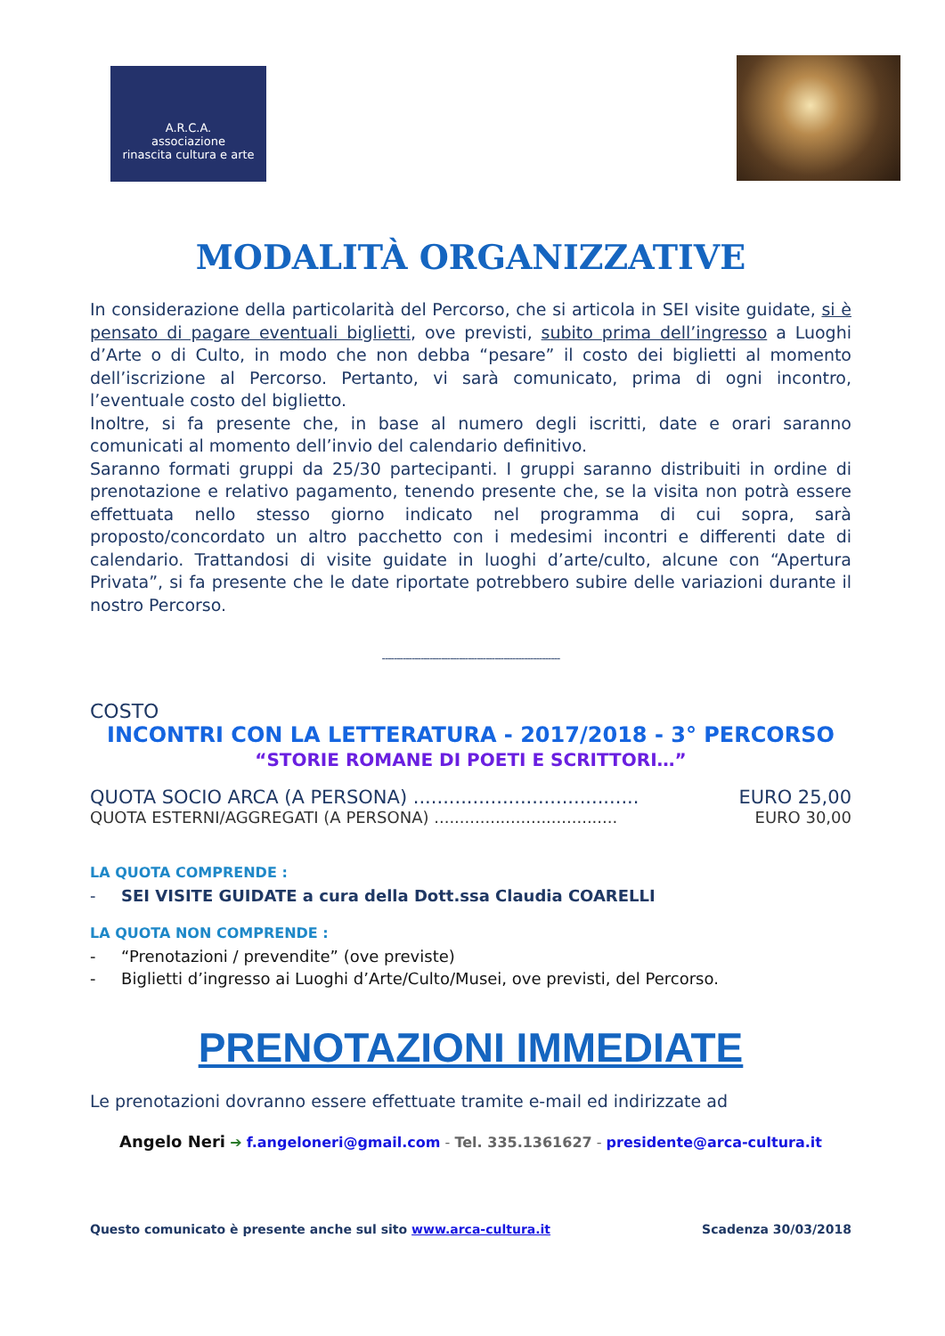A.R.C.A.
associazione
rinascita cultura e arte
MODALITÀ ORGANIZZATIVE
In considerazione della particolarità del Percorso, che si articola in SEI visite guidate, si è pensato di pagare eventuali biglietti, ove previsti, subito prima dell’ingresso a Luoghi d’Arte o di Culto, in modo che non debba “pesare” il costo dei biglietti al momento dell’iscrizione al Percorso. Pertanto, vi sarà comunicato, prima di ogni incontro, l’eventuale costo del biglietto.
Inoltre, si fa presente che, in base al numero degli iscritti, date e orari saranno comunicati al momento dell’invio del calendario definitivo.
Saranno formati gruppi da 25/30 partecipanti. I gruppi saranno distribuiti in ordine di prenotazione e relativo pagamento, tenendo presente che, se la visita non potrà essere effettuata nello stesso giorno indicato nel programma di cui sopra, sarà proposto/concordato un altro pacchetto con i medesimi incontri e differenti date di calendario. Trattandosi di visite guidate in luoghi d’arte/culto, alcune con “Apertura Privata”, si fa presente che le date riportate potrebbero subire delle variazioni durante il nostro Percorso.
------------------------------------------------------------
COSTO
INCONTRI CON LA LETTERATURA - 2017/2018 - 3° PERCORSO
“STORIE ROMANE DI POETI E SCRITTORI…”
QUOTA SOCIO ARCA (A PERSONA) ...................................... EURO 25,00
QUOTA ESTERNI/AGGREGATI (A PERSONA) .................................... EURO 30,00
LA QUOTA COMPRENDE :
- SEI VISITE GUIDATE a cura della Dott.ssa Claudia COARELLI
LA QUOTA NON COMPRENDE :
- “Prenotazioni / prevendite” (ove previste)
- Biglietti d’ingresso ai Luoghi d’Arte/Culto/Musei, ove previsti, del Percorso.
PRENOTAZIONI IMMEDIATE
Le prenotazioni dovranno essere effettuate tramite e-mail ed indirizzate ad
Angelo Neri ➔ f.angeloneri@gmail.com - Tel. 335.1361627 - presidente@arca-cultura.it
Questo comunicato è presente anche sul sito www.arca-cultura.it Scadenza 30/03/2018